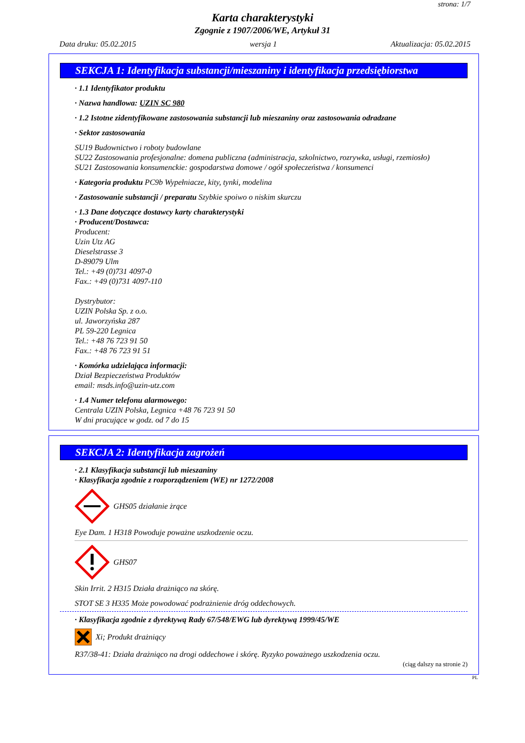strona: 1/7
Karta charakterystyki
Zgognie z 1907/2006/WE, Artykuł 31
Data druku: 05.02.2015 wersja 1 Aktualizacja: 05.02.2015
SEKCJA 1: Identyfikacja substancji/mieszaniny i identyfikacja przedsiębiorstwa
· 1.1 Identyfikator produktu
· Nazwa handlowa: UZIN SC 980
· 1.2 Istotne zidentyfikowane zastosowania substancji lub mieszaniny oraz zastosowania odradzane
· Sektor zastosowania
SU19 Budownictwo i roboty budowlane
SU22 Zastosowania profesjonalne: domena publiczna (administracja, szkolnictwo, rozrywka, usługi, rzemiosło)
SU21 Zastosowania konsumenckie: gospodarstwa domowe / ogół społeczeństwa / konsumenci
· Kategoria produktu PC9b Wypełniacze, kity, tynki, modelina
· Zastosowanie substancji / preparatu Szybkie spoiwo o niskim skurczu
· 1.3 Dane dotyczące dostawcy karty charakterystyki
· Producent/Dostawca:
Producent:
Uzin Utz AG
Dieselstrasse 3
D-89079 Ulm
Tel.: +49 (0)731 4097-0
Fax.: +49 (0)731 4097-110
Dystrybutor:
UZIN Polska Sp. z o.o.
ul. Jaworzyńska 287
PL 59-220 Legnica
Tel.: +48 76 723 91 50
Fax.: +48 76 723 91 51
· Komórka udzielająca informacji:
Dział Bezpieczeństwa Produktów
email: msds.info@uzin-utz.com
· 1.4 Numer telefonu alarmowego:
Centrala UZIN Polska, Legnica +48 76 723 91 50
W dni pracujące w godz. od 7 do 15
SEKCJA 2: Identyfikacja zagrożeń
· 2.1 Klasyfikacja substancji lub mieszaniny
· Klasyfikacja zgodnie z rozporządzeniem (WE) nr 1272/2008
GHS05 działanie żrące
Eye Dam. 1 H318 Powoduje poważne uszkodzenie oczu.
GHS07
Skin Irrit. 2 H315 Działa drażniąco na skórę.
STOT SE 3 H335 Może powodować podrażnienie dróg oddechowych.
· Klasyfikacja zgodnie z dyrektywą Rady 67/548/EWG lub dyrektywą 1999/45/WE
Xi; Produkt drażniący
R37/38-41: Działa drażniąco na drogi oddechowe i skórę. Ryzyko poważnego uszkodzenia oczu.
(ciąg dalszy na stronie 2)
PL